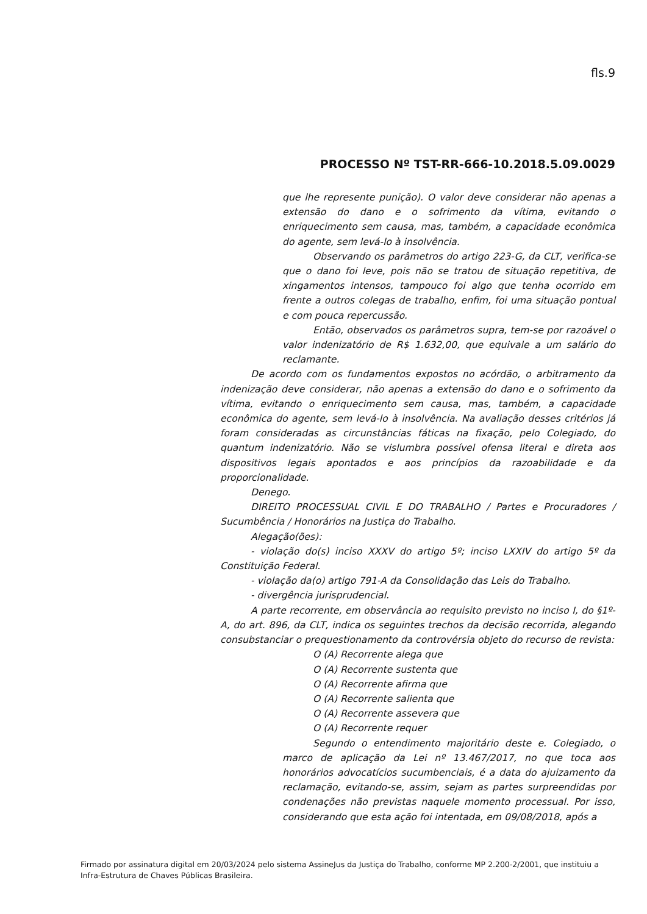fls.9
PROCESSO Nº TST-RR-666-10.2018.5.09.0029
que lhe represente punição). O valor deve considerar não apenas a extensão do dano e o sofrimento da vítima, evitando o enriquecimento sem causa, mas, também, a capacidade econômica do agente, sem levá-lo à insolvência.
Observando os parâmetros do artigo 223-G, da CLT, verifica-se que o dano foi leve, pois não se tratou de situação repetitiva, de xingamentos intensos, tampouco foi algo que tenha ocorrido em frente a outros colegas de trabalho, enfim, foi uma situação pontual e com pouca repercussão.
Então, observados os parâmetros supra, tem-se por razoável o valor indenizatório de R$ 1.632,00, que equivale a um salário do reclamante.
De acordo com os fundamentos expostos no acórdão, o arbitramento da indenização deve considerar, não apenas a extensão do dano e o sofrimento da vítima, evitando o enriquecimento sem causa, mas, também, a capacidade econômica do agente, sem levá-lo à insolvência. Na avaliação desses critérios já foram consideradas as circunstâncias fáticas na fixação, pelo Colegiado, do quantum indenizatório. Não se vislumbra possível ofensa literal e direta aos dispositivos legais apontados e aos princípios da razoabilidade e da proporcionalidade.
Denego.
DIREITO PROCESSUAL CIVIL E DO TRABALHO / Partes e Procuradores / Sucumbência / Honorários na Justiça do Trabalho.
Alegação(ões):
- violação do(s) inciso XXXV do artigo 5º; inciso LXXIV do artigo 5º da Constituição Federal.
- violação da(o) artigo 791-A da Consolidação das Leis do Trabalho.
- divergência jurisprudencial.
A parte recorrente, em observância ao requisito previsto no inciso I, do §1º-A, do art. 896, da CLT, indica os seguintes trechos da decisão recorrida, alegando consubstanciar o prequestionamento da controvérsia objeto do recurso de revista:
O (A) Recorrente alega que
O (A) Recorrente sustenta que
O (A) Recorrente afirma que
O (A) Recorrente salienta que
O (A) Recorrente assevera que
O (A) Recorrente requer
Segundo o entendimento majoritário deste e. Colegiado, o marco de aplicação da Lei nº 13.467/2017, no que toca aos honorários advocatícios sucumbenciais, é a data do ajuizamento da reclamação, evitando-se, assim, sejam as partes surpreendidas por condenações não previstas naquele momento processual. Por isso, considerando que esta ação foi intentada, em 09/08/2018, após a
Firmado por assinatura digital em 20/03/2024 pelo sistema AssineJus da Justiça do Trabalho, conforme MP 2.200-2/2001, que instituiu a Infra-Estrutura de Chaves Públicas Brasileira.